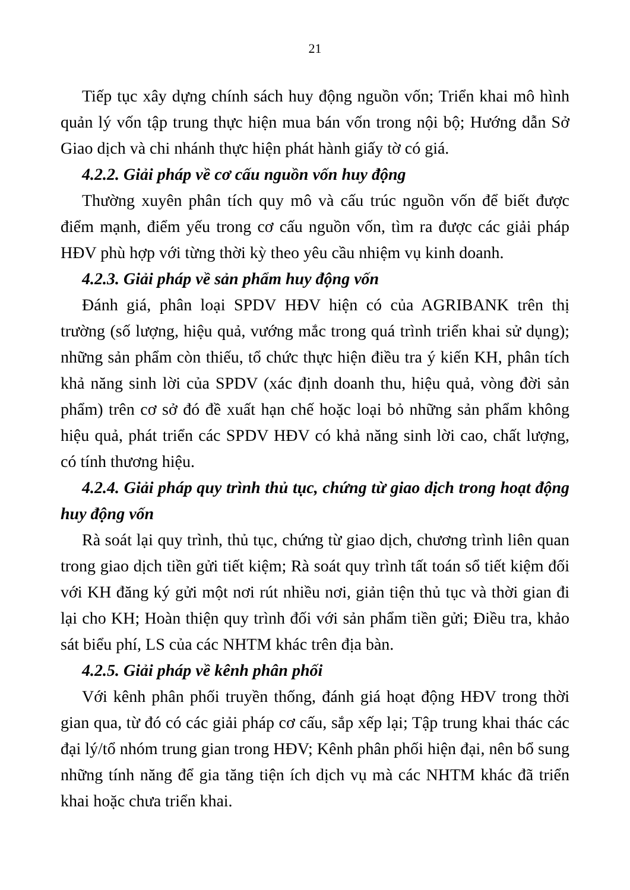21
Tiếp tục xây dựng chính sách huy động nguồn vốn; Triển khai mô hình quản lý vốn tập trung thực hiện mua bán vốn trong nội bộ; Hướng dẫn Sở Giao dịch và chi nhánh thực hiện phát hành giấy tờ có giá.
4.2.2. Giải pháp về cơ cấu nguồn vốn huy động
Thường xuyên phân tích quy mô và cấu trúc nguồn vốn để biết được điểm mạnh, điểm yếu trong cơ cấu nguồn vốn, tìm ra được các giải pháp HĐV phù hợp với từng thời kỳ theo yêu cầu nhiệm vụ kinh doanh.
4.2.3. Giải pháp về sản phẩm huy động vốn
Đánh giá, phân loại SPDV HĐV hiện có của AGRIBANK trên thị trường (số lượng, hiệu quả, vướng mắc trong quá trình triển khai sử dụng); những sản phẩm còn thiếu, tổ chức thực hiện điều tra ý kiến KH, phân tích khả năng sinh lời của SPDV (xác định doanh thu, hiệu quả, vòng đời sản phẩm) trên cơ sở đó đề xuất hạn chế hoặc loại bỏ những sản phẩm không hiệu quả, phát triển các SPDV HĐV có khả năng sinh lời cao, chất lượng, có tính thương hiệu.
4.2.4. Giải pháp quy trình thủ tục, chứng từ giao dịch trong hoạt động huy động vốn
Rà soát lại quy trình, thủ tục, chứng từ giao dịch, chương trình liên quan trong giao dịch tiền gửi tiết kiệm; Rà soát quy trình tất toán sổ tiết kiệm đối với KH đăng ký gửi một nơi rút nhiều nơi, giản tiện thủ tục và thời gian đi lại cho KH; Hoàn thiện quy trình đối với sản phẩm tiền gửi; Điều tra, khảo sát biểu phí, LS của các NHTM khác trên địa bàn.
4.2.5. Giải pháp về kênh phân phối
Với kênh phân phối truyền thống, đánh giá hoạt động HĐV trong thời gian qua, từ đó có các giải pháp cơ cấu, sắp xếp lại; Tập trung khai thác các đại lý/tổ nhóm trung gian trong HĐV; Kênh phân phối hiện đại, nên bổ sung những tính năng để gia tăng tiện ích dịch vụ mà các NHTM khác đã triển khai hoặc chưa triển khai.